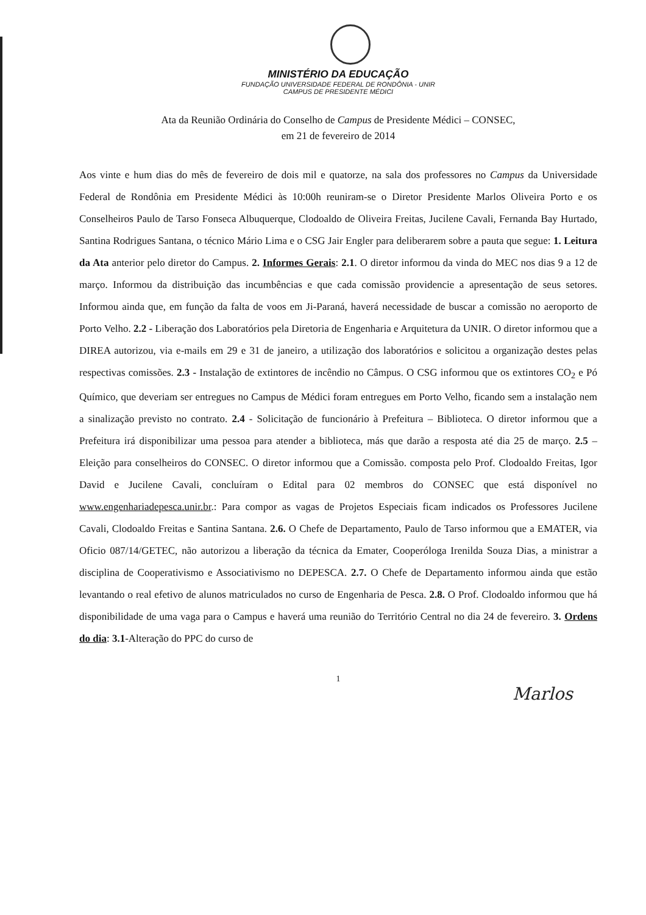MINISTÉRIO DA EDUCAÇÃO
FUNDAÇÃO UNIVERSIDADE FEDERAL DE RONDÔNIA - UNIR
CAMPUS DE PRESIDENTE MÉDICI
Ata da Reunião Ordinária do Conselho de Campus de Presidente Médici – CONSEC,
em 21 de fevereiro de 2014
Aos vinte e hum dias do mês de fevereiro de dois mil e quatorze, na sala dos professores no Campus da Universidade Federal de Rondônia em Presidente Médici às 10:00h reuniram-se o Diretor Presidente Marlos Oliveira Porto e os Conselheiros Paulo de Tarso Fonseca Albuquerque, Clodoaldo de Oliveira Freitas, Jucilene Cavali, Fernanda Bay Hurtado, Santina Rodrigues Santana, o técnico Mário Lima e o CSG Jair Engler para deliberarem sobre a pauta que segue: 1. Leitura da Ata anterior pelo diretor do Campus. 2. Informes Gerais: 2.1. O diretor informou da vinda do MEC nos dias 9 a 12 de março. Informou da distribuição das incumbências e que cada comissão providencie a apresentação de seus setores. Informou ainda que, em função da falta de voos em Ji-Paraná, haverá necessidade de buscar a comissão no aeroporto de Porto Velho. 2.2 - Liberação dos Laboratórios pela Diretoria de Engenharia e Arquitetura da UNIR. O diretor informou que a DIREA autorizou, via e-mails em 29 e 31 de janeiro, a utilização dos laboratórios e solicitou a organização destes pelas respectivas comissões. 2.3 - Instalação de extintores de incêndio no Câmpus. O CSG informou que os extintores CO<sub>2</sub> e Pó Químico, que deveriam ser entregues no Campus de Médici foram entregues em Porto Velho, ficando sem a instalação nem a sinalização previsto no contrato. 2.4 - Solicitação de funcionário à Prefeitura – Biblioteca. O diretor informou que a Prefeitura irá disponibilizar uma pessoa para atender a biblioteca, más que darão a resposta até dia 25 de março. 2.5 – Eleição para conselheiros do CONSEC. O diretor informou que a Comissão. composta pelo Prof. Clodoaldo Freitas, Igor David e Jucilene Cavali, concluíram o Edital para 02 membros do CONSEC que está disponível no www.engenhariadepesca.unir.br.: Para compor as vagas de Projetos Especiais ficam indicados os Professores Jucilene Cavali, Clodoaldo Freitas e Santina Santana. 2.6. O Chefe de Departamento, Paulo de Tarso informou que a EMATER, via Oficio 087/14/GETEC, não autorizou a liberação da técnica da Emater, Cooperóloga Irenilda Souza Dias, a ministrar a disciplina de Cooperativismo e Associativismo no DEPESCA. 2.7. O Chefe de Departamento informou ainda que estão levantando o real efetivo de alunos matriculados no curso de Engenharia de Pesca. 2.8. O Prof. Clodoaldo informou que há disponibilidade de uma vaga para o Campus e haverá uma reunião do Território Central no dia 24 de fevereiro. 3. Ordens do dia: 3.1-Alteração do PPC do curso de
1
Marlos